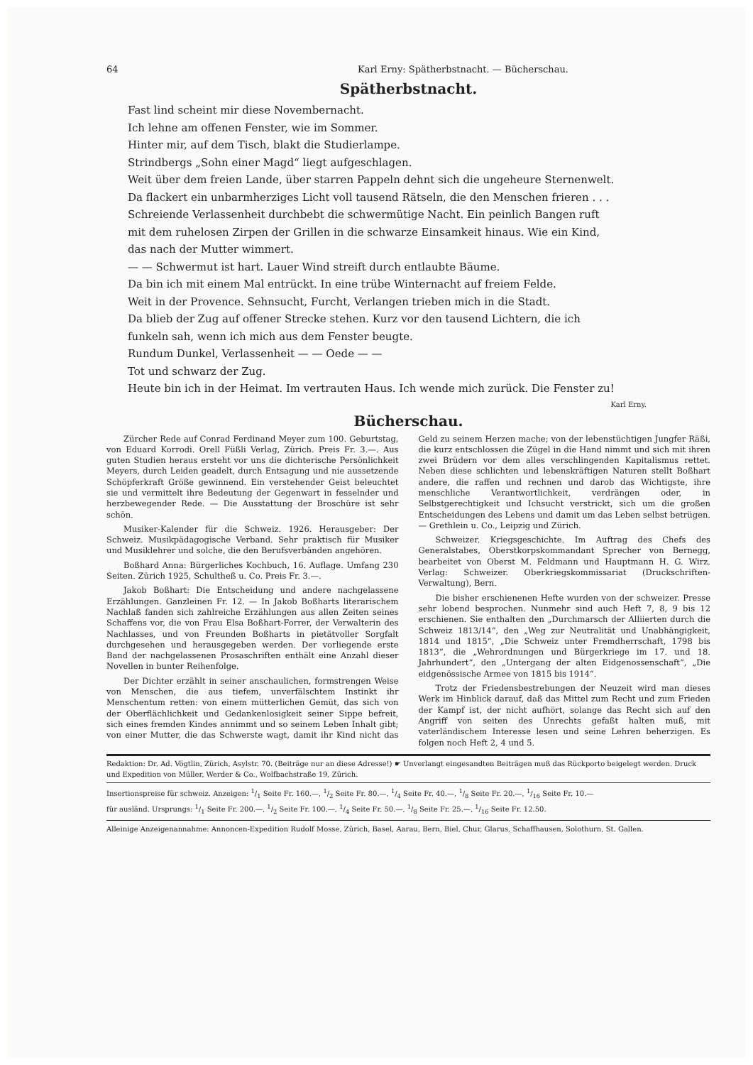64 Karl Erny: Spätherbstnacht. — Bücherschau.
Spätherbstnacht.
Fast lind scheint mir diese Novembernacht.
Ich lehne am offenen Fenster, wie im Sommer.
Hinter mir, auf dem Tisch, blakt die Studierlampe.
Strindbergs „Sohn einer Magd“ liegt aufgeschlagen.
Weit über dem freien Lande, über starren Pappeln dehnt sich die ungeheure Sternenwelt.
Da flackert ein unbarmherziges Licht voll tausend Rätseln, die den Menschen frieren . . .
Schreiende Verlassenheit durchbebt die schwermütige Nacht. Ein peinlich Bangen ruft
mit dem ruhelosen Zirpen der Grillen in die schwarze Einsamkeit hinaus. Wie ein Kind,
das nach der Mutter wimmert.
— — Schwermut ist hart. Lauer Wind streift durch entlaubte Bäume.
Da bin ich mit einem Mal entrückt. In eine trübe Winternacht auf freiem Felde.
Weit in der Provence. Sehnsucht, Furcht, Verlangen trieben mich in die Stadt.
Da blieb der Zug auf offener Strecke stehen. Kurz vor den tausend Lichtern, die ich
funkeln sah, wenn ich mich aus dem Fenster beugte.
Rundum Dunkel, Verlassenheit — — Oede — —
Tot und schwarz der Zug.
Heute bin ich in der Heimat. Im vertrauten Haus. Ich wende mich zurück. Die Fenster zu!
Karl Erny.
Bücherschau.
Zürcher Rede auf Conrad Ferdinand Meyer zum 100. Geburtstag, von Eduard Korrodi. Orell Füßli Verlag, Zürich. Preis Fr. 3.—. Aus guten Studien heraus ersteht vor uns die dichterische Persönlichkeit Meyers, durch Leiden geadelt, durch Entsagung und nie aussetzende Schöpferkraft Größe gewinnend. Ein verstehender Geist beleuchtet sie und vermittelt ihre Bedeutung der Gegenwart in fesselnder und herzbewegender Rede. — Die Ausstattung der Broschüre ist sehr schön.
Musiker-Kalender für die Schweiz. 1926. Herausgeber: Der Schweiz. Musikpädagogische Verband. Sehr praktisch für Musiker und Musiklehrer und solche, die den Berufsverbänden angehören.
Boßhard Anna: Bürgerliches Kochbuch, 16. Auflage. Umfang 230 Seiten. Zürich 1925, Schultheß u. Co. Preis Fr. 3.—.
Jakob Boßhart: Die Entscheidung und andere nachgelassene Erzählungen. Ganzleinen Fr. 12. — In Jakob Boßharts literarischem Nachlaß fanden sich zahlreiche Erzählungen aus allen Zeiten seines Schaffens vor, die von Frau Elsa Boßhart-Forrer, der Verwalterin des Nachlasses, und von Freunden Boßharts in pietätvoller Sorgfalt durchgesehen und herausgegeben werden. Der vorliegende erste Band der nachgelassenen Prosaschriften enthält eine Anzahl dieser Novellen in bunter Reihenfolge.
Der Dichter erzählt in seiner anschaulichen, formstrengen Weise von Menschen, die aus tiefem, unverfälschtem Instinkt ihr Menschentum retten: von einem mütterlichen Gemüt, das sich von der Oberflächlichkeit und Gedankenlosigkeit seiner Sippe befreit, sich eines fremden Kindes annimmt und so seinem Leben Inhalt gibt; von einer Mutter, die das Schwerste wagt, damit ihr Kind nicht das Geld zu seinem Herzen mache; von der lebenstüchtigen Jungfer Räßi, die kurz entschlossen die Zügel in die Hand nimmt und sich mit ihren zwei Brüdern vor dem alles verschlingenden Kapitalismus rettet. Neben diese schlichten und lebenskräftigen Naturen stellt Boßhart andere, die raffen und rechnen und darob das Wichtigste, ihre menschliche Verantwortlichkeit, verdrängen oder, in Selbstgerechtigkeit und Ichsucht verstrickt, sich um die großen Entscheidungen des Lebens und damit um das Leben selbst betrügen. — Grethlein u. Co., Leipzig und Zürich.
Schweizer. Kriegsgeschichte. Im Auftrag des Chefs des Generalstabes, Oberstkorpskommandant Sprecher von Bernegg, bearbeitet von Oberst M. Feldmann und Hauptmann H. G. Wirz. Verlag: Schweizer. Oberkriegskommissariat (Druckschriften-Verwaltung), Bern.
Die bisher erschienenen Hefte wurden von der schweizer. Presse sehr lobend besprochen. Nunmehr sind auch Heft 7, 8, 9 bis 12 erschienen. Sie enthalten den „Durchmarsch der Alliierten durch die Schweiz 1813/14“, den „Weg zur Neutralität und Unabhängigkeit, 1814 und 1815“, „Die Schweiz unter Fremdherrschaft, 1798 bis 1813“, die „Wehrordnungen und Bürgerkriege im 17. und 18. Jahrhundert“, den „Untergang der alten Eidgenossenschaft“, „Die eidgenössische Armee von 1815 bis 1914“.
Trotz der Friedensbestrebungen der Neuzeit wird man dieses Werk im Hinblick darauf, daß das Mittel zum Recht und zum Frieden der Kampf ist, der nicht aufhört, solange das Recht sich auf den Angriff von seiten des Unrechts gefaßt halten muß, mit vaterländischem Interesse lesen und seine Lehren beherzigen. Es folgen noch Heft 2, 4 und 5.
Redaktion: Dr. Ad. Vögtlin, Zürich, Asylstr. 70. (Beiträge nur an diese Adresse!) ☛ Unverlangt eingesandten Beiträgen muß das Rückporto beigelegt werden. Druck und Expedition von Müller, Werder & Co., Wolfbachstraße 19, Zürich.
Insertionspreise für schweiz. Anzeigen: 1/1 Seite Fr. 160.—, 1/2 Seite Fr. 80.—, 1/4 Seite Fr. 40.—, 1/8 Seite Fr. 20.—, 1/16 Seite Fr. 10.—
für ausländ. Ursprungs: 1/1 Seite Fr. 200.—, 1/2 Seite Fr. 100.—, 1/4 Seite Fr. 50.—, 1/8 Seite Fr. 25.—, 1/16 Seite Fr. 12.50.
Alleinige Anzeigenannahme: Annoncen-Expedition Rudolf Mosse, Zürich, Basel, Aarau, Bern, Biel, Chur, Glarus, Schaffhausen, Solothurn, St. Gallen.